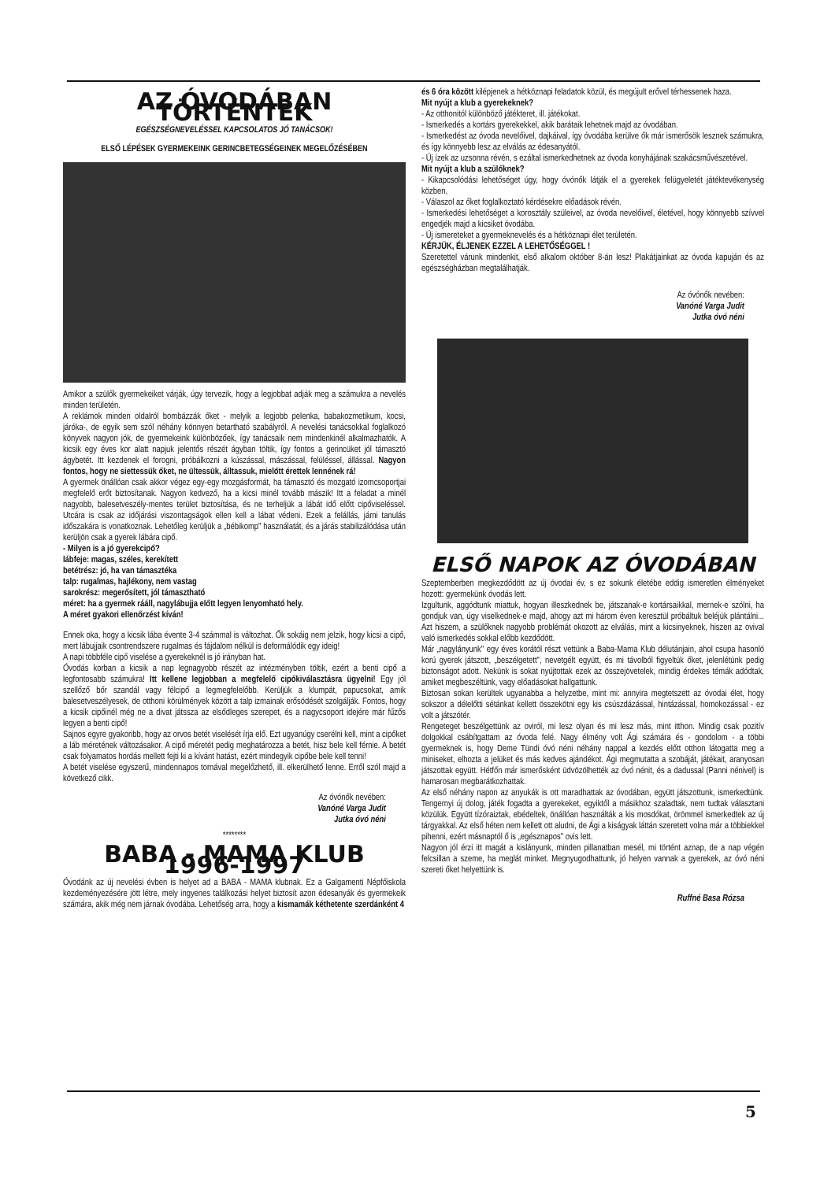AZ ÓVODÁBAN TÖRTÉNTEK
EGÉSZSÉGNEVELÉSSEL KAPCSOLATOS JÓ TANÁCSOK!
ELSŐ LÉPÉSEK GYERMEKEINK GERINCBETEGSÉGEINEK MEGELŐZÉSÉBEN
Amikor a szülők gyermekeiket várják, úgy tervezik, hogy a legjobbat adják meg a számukra a nevelés minden területén.
A reklámok minden oldalról bombázzák őket - melyik a legjobb pelenka, babakozmetikum, kocsi, járóka-, de egyik sem szól néhány könnyen betartható szabályról. A nevelési tanácsokkal foglalkozó könyvek nagyon jók, de gyermekeink különbözőek, így tanácsaik nem mindenkinél alkalmazhatók. A kicsik egy éves kor alatt napjuk jelentős részét ágyban töltik, így fontos a gerincüket jól támasztó ágybetét. Itt kezdenek el forogni, próbálkozni a kúszással, mászással, felüléssel, állással. Nagyon fontos, hogy ne siettessük őket, ne ültessük, álltassuk, mielőtt érettek lennének rá!
A gyermek önállóan csak akkor végez egy-egy mozgásformát, ha támasztó és mozgató izomcsoportjai megfelelő erőt biztosítanak. Nagyon kedvező, ha a kicsi minél tovább mászik! Itt a feladat a minél nagyobb, balesetveszély-mentes terület biztosítása, és ne terheljük a lábát idő előtt cipőviseléssel. Utcára is csak az időjárási viszontagságok ellen kell a lábat védeni. Ezek a felállás, járni tanulás időszakára is vonatkoznak. Lehetőleg kerüljük a „bébikomp" használatát, és a járás stabilizálódása után kerüljön csak a gyerek lábára cipő.
- Milyen is a jó gyerekcipő?
lábfeje: magas, széles, kerekített
betétrész: jó, ha van támasztéka
talp: rugalmas, hajlékony, nem vastag
sarokrész: megerősített, jól támasztható
méret: ha a gyermek rááll, nagylábujja előtt legyen lenyomható hely.
A méret gyakori ellenőrzést kíván!
Ennek oka, hogy a kicsik lába évente 3-4 számmal is változhat. Ők sokáig nem jelzik, hogy kicsi a cipő, mert lábujjaik csontrendszere rugalmas és fájdalom nélkül is deformálódik egy ideig!
A napi többféle cipő viselése a gyerekeknél is jó irányban hat.
Óvodás korban a kicsik a nap legnagyobb részét az intézményben töltik, ezért a benti cipő a legfontosabb számukra! Itt kellene legjobban a megfelelő cipőkiválasztásra ügyelni! Egy jól szellőző bőr szandál vagy félcipő a legmegfelelőbb. Kerüljük a klumpát, papucsokat, amik balesetveszélyesek, de otthoni körülmények között a talp izmainak erősödését szolgálják. Fontos, hogy a kicsik cipőinél még ne a divat játssza az elsődleges szerepet, és a nagycsoport idejére már fűzős legyen a benti cipő!
Sajnos egyre gyakoribb, hogy az orvos betét viselését írja elő. Ezt ugyanúgy cserélni kell, mint a cipőket a láb méretének változásakor. A cipő méretét pedig meghatározza a betét, hisz bele kell férnie. A betét csak folyamatos hordás mellett fejti ki a kívánt hatást, ezért mindegyik cipőbe bele kell tenni!
A betét viselése egyszerű, mindennapos tornával megelőzhető, ill. elkerülhető lenne. Erről szól majd a következő cikk.
Az óvónők nevében:
Vanóné Varga Judit
Jutka óvó néni
********
BABA - MAMA KLUB 1996-1997
Óvodánk az új nevelési évben is helyet ad a BABA - MAMA klubnak. Ez a Galgamenti Népfőiskola kezdeményezésére jött létre, mely ingyenes találkozási helyet biztosít azon édesanyák és gyermekeik számára, akik még nem járnak óvodába. Lehetőség arra, hogy a kismamák kéthetente szerdánként 4
és 6 óra között kilépjenek a hétköznapi feladatok közül, és megújult erővel térhessenek haza.
Mit nyújt a klub a gyerekeknek?
- Az otthonitól különböző játékteret, ill. játékokat.
- Ismerkedés a kortárs gyerekekkel, akik barátaik lehetnek majd az óvodában.
- Ismerkedést az óvoda nevelőivel, dajkáival, így óvodába kerülve ők már ismerősök lesznek számukra, és így könnyebb lesz az elválás az édesanyától.
- Új ízek az uzsonna révén, s ezáltal ismerkedhetnek az óvoda konyhájának szakácsművészetével.
Mit nyújt a klub a szülőknek?
- Kikapcsolódási lehetőséget úgy, hogy óvónők látják el a gyerekek felügyeletét játéktevékenység közben,
- Válaszol az őket foglalkoztató kérdésekre előadások révén.
- Ismerkedési lehetőséget a korosztály szüleivel, az óvoda nevelőivel, életével, hogy könnyebb szívvel engedjék majd a kicsiket óvodába.
- Új ismereteket a gyermeknevelés és a hétköznapi élet területén.
KÉRJÜK, ÉLJENEK EZZEL A LEHETŐSÉGGEL !
Szeretettel várunk mindenkit, első alkalom október 8-án lesz! Plakátjainkat az óvoda kapuján és az egészségházban megtalálhatják.
Az óvónők nevében:
Vanóné Varga Judit
Jutka óvó néni
ELSŐ NAPOK AZ ÓVODÁBAN
Szeptemberben megkezdődött az új óvodai év, s ez sokunk életébe eddig ismeretlen élményeket hozott: gyermekünk óvodás lett.
Izgultunk, aggódtunk miattuk, hogyan illeszkednek be, játszanak-e kortársaikkal, mernek-e szólni, ha gondjuk van, úgy viselkednek-e majd, ahogy azt mi három éven keresztül próbáltuk beléjük plántálni... Azt hiszem, a szülőknek nagyobb problémát okozott az elválás, mint a kicsinyeknek, hiszen az ovival való ismerkedés sokkal előbb kezdődött.
Már „nagylányunk" egy éves korától részt vettünk a Baba-Mama Klub délutánjain, ahol csupa hasonló korú gyerek játszott, „beszélgetett", nevetgélt együtt, és mi távolból figyeltük őket, jelenlétünk pedig biztonságot adott. Nekünk is sokat nyújtottak ezek az összejövetelek, mindig érdekes témák adódtak, amiket megbeszéltünk, vagy előadásokat hallgattunk.
Biztosan sokan kerültek ugyanabba a helyzetbe, mint mi: annyira megtetszett az óvodai élet, hogy sokszor a délelőtti sétánkat kellett összekötni egy kis csúszdázással, hintázással, homokozással - ez volt a játszótér.
Rengeteget beszélgettünk az oviról, mi lesz olyan és mi lesz más, mint itthon. Mindig csak pozitív dolgokkal csábítgattam az óvoda felé. Nagy élmény volt Ági számára és - gondolom - a többi gyermeknek is, hogy Deme Tündi óvó néni néhány nappal a kezdés előtt otthon látogatta meg a miniseket, elhozta a jelüket és más kedves ajándékot. Ági megmutatta a szobáját, játékait, aranyosan játszottak együtt. Hétfőn már ismerősként üdvözölhették az óvó nénit, és a dadussal (Panni nénivel) is hamarosan megbarátkozhattak.
Az első néhány napon az anyukák is ott maradhattak az óvodában, együtt játszottunk, ismerkedtünk. Tengernyi új dolog, játék fogadta a gyerekeket, egyiktől a másikhoz szaladtak, nem tudtak választani közülük. Együtt tízóraiztak, ebédeltek, önállóan használták a kis mosdókat, örömmel ismerkedtek az új tárgyakkal. Az első héten nem kellett ott aludni, de Ági a kiságyak láttán szeretett volna már a többiekkel pihenni, ezért másnaptól ő is „egésznapos" ovis lett.
Nagyon jól érzi itt magát a kislányunk, minden pillanatban mesél, mi történt aznap, de a nap végén felcsillan a szeme, ha meglát minket. Megnyugodhattunk, jó helyen vannak a gyerekek, az óvó néni szereti őket helyettünk is.
Ruffné Basa Rózsa
5